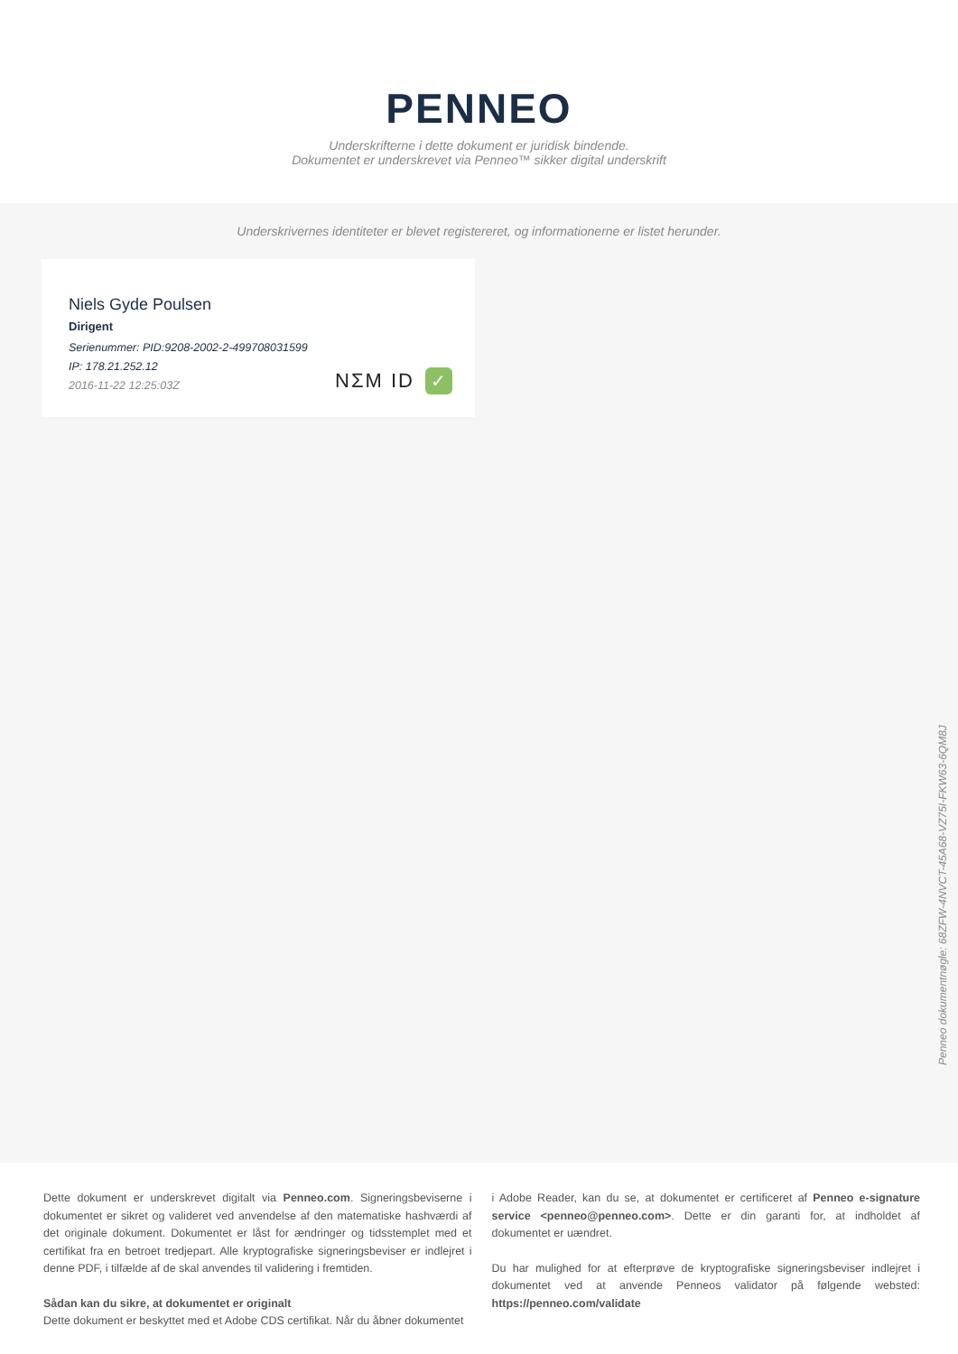PENNEO
Underskrifterne i dette dokument er juridisk bindende.
Dokumentet er underskrevet via Penneo™ sikker digital underskrift
Underskrivernes identiteter er blevet registereret, og informationerne er listet herunder.
Niels Gyde Poulsen
Dirigent
Serienummer: PID:9208-2002-2-499708031599
IP: 178.21.252.12
2016-11-22 12:25:03Z
NΣM ID ✓
Penneo dokumentnøgle: 68ZFW-4NVCT-45A68-VZ75I-FKW63-6QM8J
Dette dokument er underskrevet digitalt via Penneo.com. Signeringsbeviserne i dokumentet er sikret og valideret ved anvendelse af den matematiske hashværdi af det originale dokument. Dokumentet er låst for ændringer og tidsstemplet med et certifikat fra en betroet tredjepart. Alle kryptografiske signeringsbeviser er indlejret i denne PDF, i tilfælde af de skal anvendes til validering i fremtiden.
Sådan kan du sikre, at dokumentet er originalt
Dette dokument er beskyttet med et Adobe CDS certifikat. Når du åbner dokumentet
i Adobe Reader, kan du se, at dokumentet er certificeret af Penneo e-signature service <penneo@penneo.com>. Dette er din garanti for, at indholdet af dokumentet er uændret.
Du har mulighed for at efterprøve de kryptografiske signeringsbeviser indlejret i dokumentet ved at anvende Penneos validator på følgende websted: https://penneo.com/validate